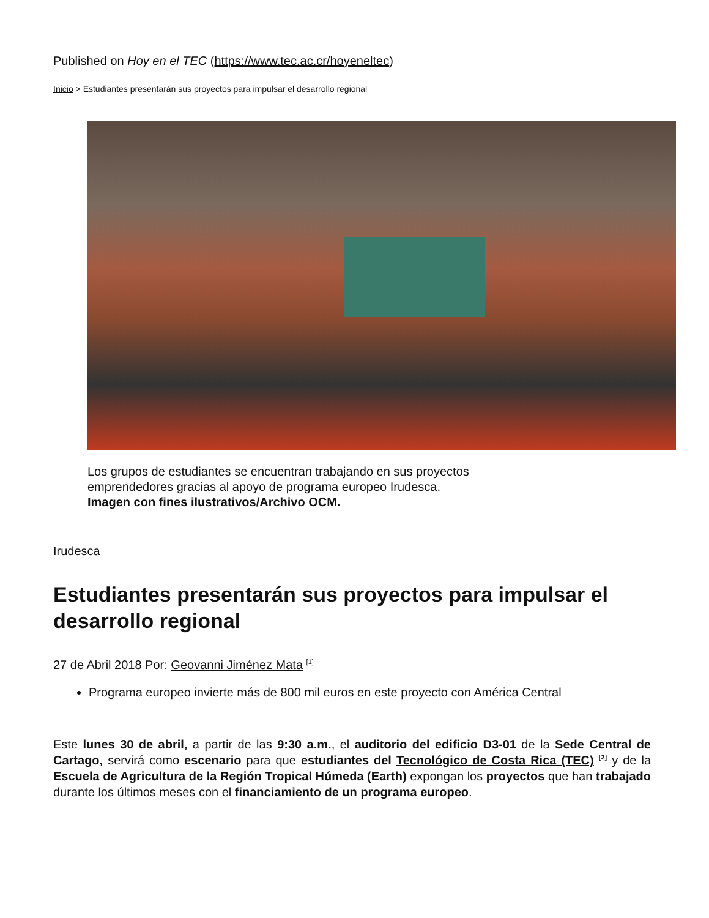Published on Hoy en el TEC (https://www.tec.ac.cr/hoyeneltec)
Inicio > Estudiantes presentarán sus proyectos para impulsar el desarrollo regional
Los grupos de estudiantes se encuentran trabajando en sus proyectos
emprendedores gracias al apoyo de programa europeo Irudesca.
Imagen con fines ilustrativos/Archivo OCM.
Irudesca
Estudiantes presentarán sus proyectos para impulsar el desarrollo regional
27 de Abril 2018 Por: Geovanni Jiménez Mata <sup>[1]</sup>
Programa europeo invierte más de 800 mil euros en este proyecto con América Central
Este lunes 30 de abril, a partir de las 9:30 a.m., el auditorio del edificio D3-01 de la Sede Central de Cartago, servirá como escenario para que estudiantes del Tecnológico de Costa Rica (TEC) <sup>[2]</sup> y de la Escuela de Agricultura de la Región Tropical Húmeda (Earth) expongan los proyectos que han trabajado durante los últimos meses con el financiamiento de un programa europeo.